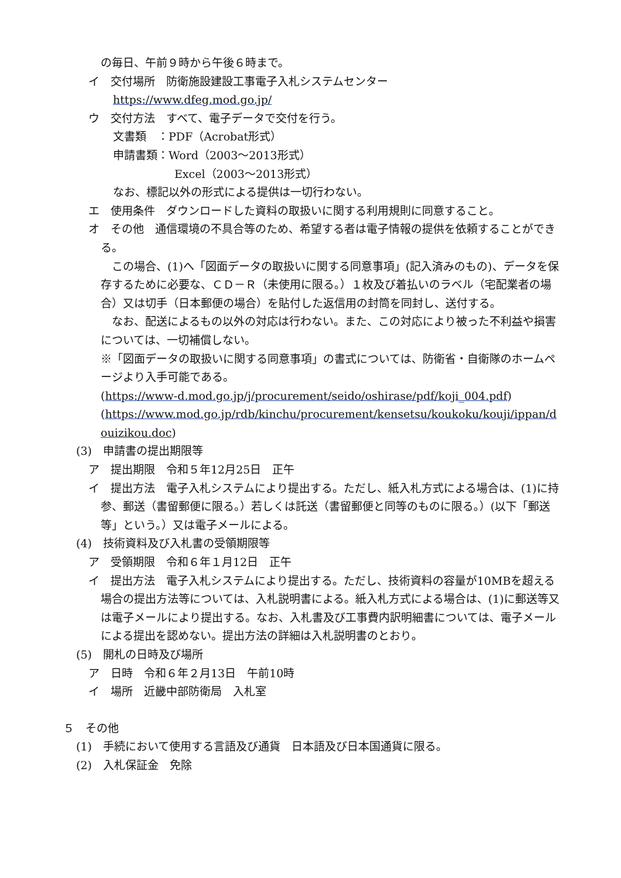の毎日、午前９時から午後６時まで。
イ　交付場所　防衛施設建設工事電子入札システムセンター
https://www.dfeg.mod.go.jp/
ウ　交付方法　すべて、電子データで交付を行う。
文書類　：PDF（Acrobat形式）
申請書類：Word（2003～2013形式）
Excel（2003～2013形式）
なお、標記以外の形式による提供は一切行わない。
エ　使用条件　ダウンロードした資料の取扱いに関する利用規則に同意すること。
オ　その他　通信環境の不具合等のため、希望する者は電子情報の提供を依頼することができる。
　この場合、(1)へ「図面データの取扱いに関する同意事項」(記入済みのもの)、データを保存するために必要な、ＣＤ－Ｒ（未使用に限る。）１枚及び着払いのラベル（宅配業者の場合）又は切手（日本郵便の場合）を貼付した返信用の封筒を同封し、送付する。
　なお、配送によるもの以外の対応は行わない。また、この対応により被った不利益や損害については、一切補償しない。
※「図面データの取扱いに関する同意事項」の書式については、防衛省・自衛隊のホームページより入手可能である。
(https://www-d.mod.go.jp/j/procurement/seido/oshirase/pdf/koji_004.pdf)
(https://www.mod.go.jp/rdb/kinchu/procurement/kensetsu/koukoku/kouji/ippan/douizikou.doc)
(3)　申請書の提出期限等
ア　提出期限　令和５年12月25日　正午
イ　提出方法　電子入札システムにより提出する。ただし、紙入札方式による場合は、(1)に持参、郵送（書留郵便に限る。）若しくは託送（書留郵便と同等のものに限る。）(以下「郵送等」という。）又は電子メールによる。
(4)　技術資料及び入札書の受領期限等
ア　受領期限　令和６年１月12日　正午
イ　提出方法　電子入札システムにより提出する。ただし、技術資料の容量が10MBを超える場合の提出方法等については、入札説明書による。紙入札方式による場合は、(1)に郵送等又は電子メールにより提出する。なお、入札書及び工事費内訳明細書については、電子メールによる提出を認めない。提出方法の詳細は入札説明書のとおり。
(5)　開札の日時及び場所
ア　日時　令和６年２月13日　午前10時
イ　場所　近畿中部防衛局　入札室
５　その他
(1)　手続において使用する言語及び通貨　日本語及び日本国通貨に限る。
(2)　入札保証金　免除